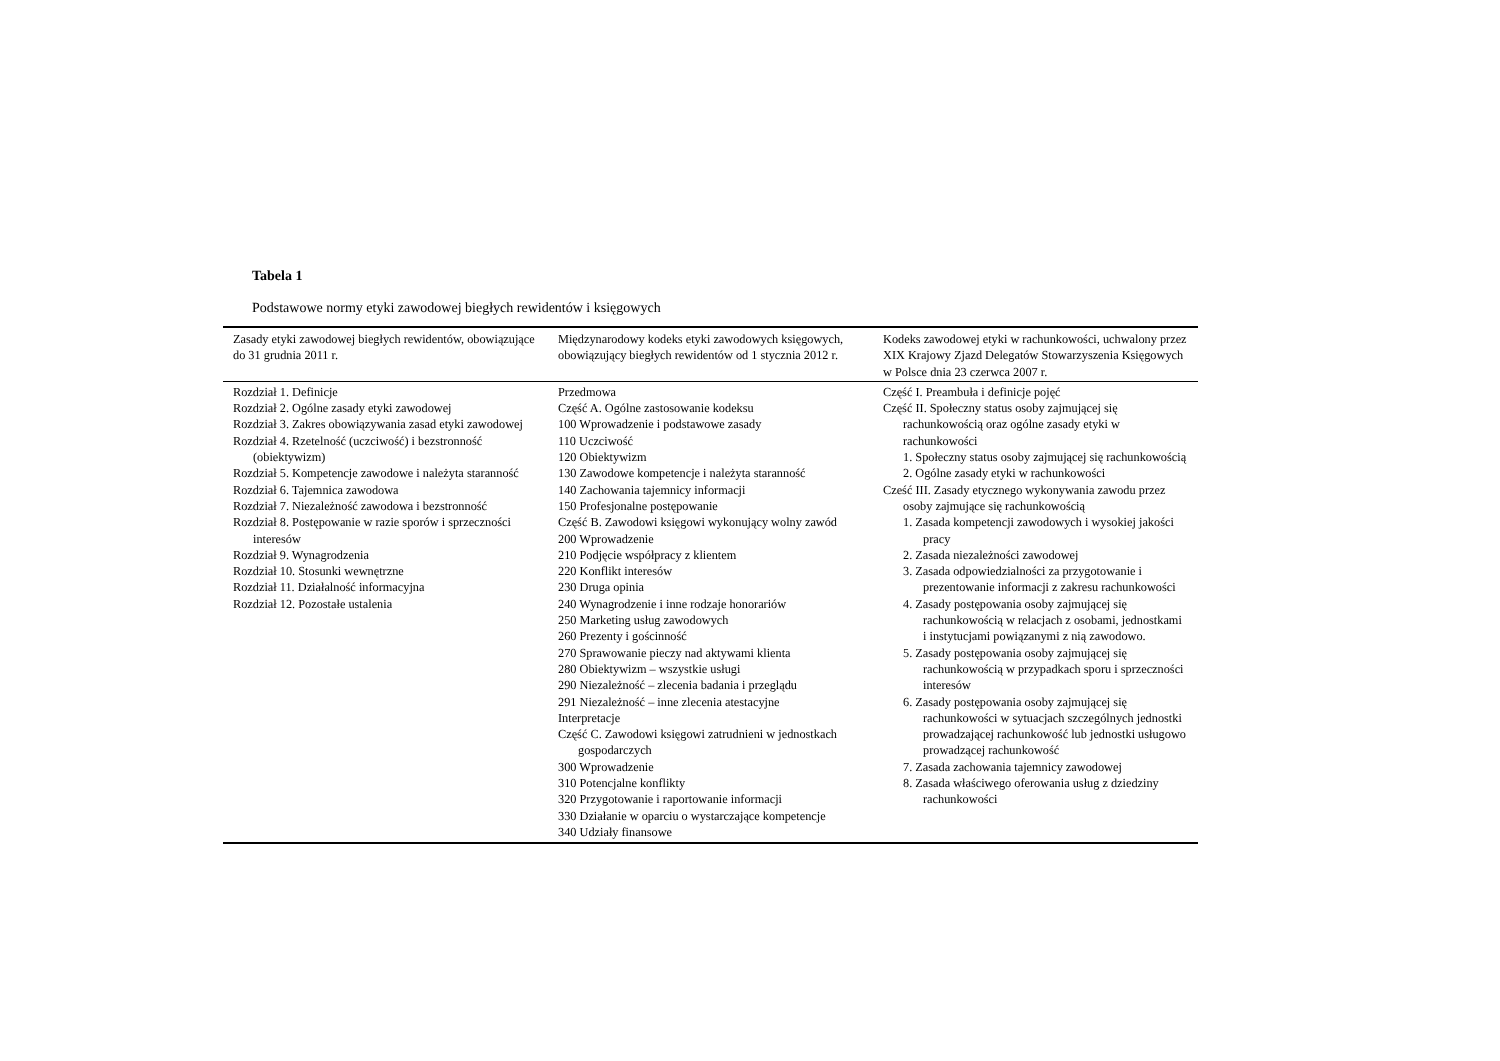Tabela 1
Podstawowe normy etyki zawodowej biegłych rewidentów i księgowych
| Zasady etyki zawodowej biegłych rewidentów, obowiązujące do 31 grudnia 2011 r. | Międzynarodowy kodeks etyki zawodowych księgowych, obowiązujący biegłych rewidentów od 1 stycznia 2012 r. | Kodeks zawodowej etyki w rachunkowości, uchwalony przez XIX Krajowy Zjazd Delegatów Stowarzyszenia Księgowych w Polsce dnia 23 czerwca 2007 r. |
| --- | --- | --- |
| Rozdział 1. Definicje Rozdział 2. Ogólne zasady etyki zawodowej Rozdział 3. Zakres obowiązywania zasad etyki zawodowej Rozdział 4. Rzetelność (uczciwość) i bezstronność (obiektywizm) Rozdział 5. Kompetencje zawodowe i należyta staranność Rozdział 6. Tajemnica zawodowa Rozdział 7. Niezależność zawodowa i bezstronność Rozdział 8. Postępowanie w razie sporów i sprzeczności interesów Rozdział 9. Wynagrodzenia Rozdział 10. Stosunki wewnętrzne Rozdział 11. Działalność informacyjna Rozdział 12. Pozostałe ustalenia | Przedmowa Część A. Ogólne zastosowanie kodeksu 100 Wprowadzenie i podstawowe zasady 110 Uczciwość 120 Obiektywizm 130 Zawodowe kompetencje i należyta staranność 140 Zachowania tajemnicy informacji 150 Profesjonalne postępowanie Część B. Zawodowi księgowi wykonujący wolny zawód 200 Wprowadzenie 210 Podjęcie współpracy z klientem 220 Konflikt interesów 230 Druga opinia 240 Wynagrodzenie i inne rodzaje honorariów 250 Marketing usług zawodowych 260 Prezenty i gościnność 270 Sprawowanie pieczy nad aktywami klienta 280 Obiektywizm – wszystkie usługi 290 Niezależność – zlecenia badania i przeglądu 291 Niezależność – inne zlecenia atestacyjne Interpretacje Część C. Zawodowi księgowi zatrudnieni w jednostkach gospodarczych 300 Wprowadzenie 310 Potencjalne konflikty 320 Przygotowanie i raportowanie informacji 330 Działanie w oparciu o wystarczające kompetencje 340 Udziały finansowe | Część I. Preambuła i definicje pojęć Część II. Społeczny status osoby zajmującej się rachunkowością oraz ogólne zasady etyki w rachunkowości 1. Społeczny status osoby zajmującej się rachunkowością 2. Ogólne zasady etyki w rachunkowości Cześć III. Zasady etycznego wykonywania zawodu przez osoby zajmujące się rachunkowością 1. Zasada kompetencji zawodowych i wysokiej jakości pracy 2. Zasada niezależności zawodowej 3. Zasada odpowiedzialności za przygotowanie i prezentowanie informacji z zakresu rachunkowości 4. Zasady postępowania osoby zajmującej się rachunkowością w relacjach z osobami, jednostkami i instytucjami powiązanymi z nią zawodowo. 5. Zasady postępowania osoby zajmującej się rachunkowością w przypadkach sporu i sprzeczności interesów 6. Zasady postępowania osoby zajmującej się rachunkowości w sytuacjach szczególnych jednostki prowadzającej rachunkowość lub jednostki usługowo prowadzącej rachunkowość 7. Zasada zachowania tajemnicy zawodowej 8. Zasada właściwego oferowania usług z dziedziny rachunkowości |